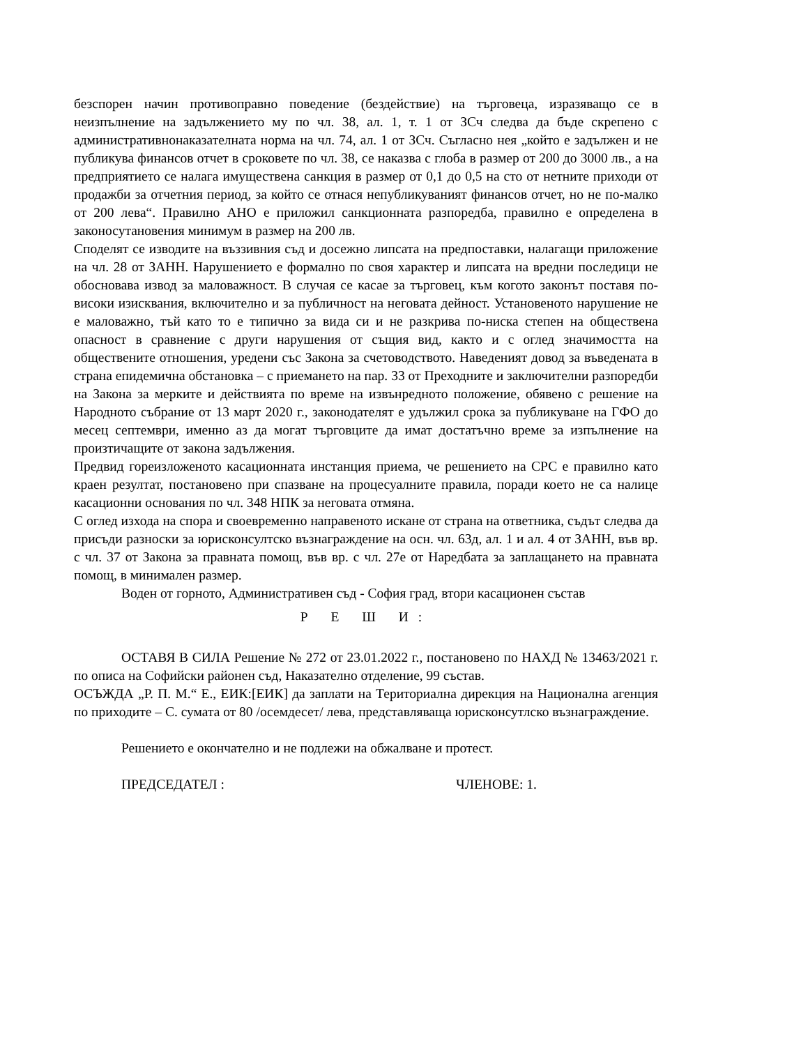безспорен начин противоправно поведение (бездействие) на търговеца, изразяващо се в неизпълнение на задължението му по чл. 38, ал. 1, т. 1 от ЗСч следва да бъде скрепено с административнонаказателната норма на чл. 74, ал. 1 от ЗСч. Съгласно нея „който е задължен и не публикува финансов отчет в сроковете по чл. 38, се наказва с глоба в размер от 200 до 3000 лв., а на предприятието се налага имуществена санкция в размер от 0,1 до 0,5 на сто от нетните приходи от продажби за отчетния период, за който се отнася непубликуваният финансов отчет, но не по-малко от 200 лева“. Правилно АНО е приложил санкционната разпоредба, правилно е определена в законосутановения минимум в размер на 200 лв.
Споделят се изводите на въззивния съд и досежно липсата на предпоставки, налагащи приложение на чл. 28 от ЗАНН. Нарушението е формално по своя характер и липсата на вредни последици не обосновава извод за маловажност. В случая се касае за търговец, към когото законът поставя по-високи изисквания, включително и за публичност на неговата дейност. Установеното нарушение не е маловажно, тъй като то е типично за вида си и не разкрива по-ниска степен на обществена опасност в сравнение с други нарушения от същия вид, както и с оглед значимостта на обществените отношения, уредени със Закона за счетоводството. Наведеният довод за въведената в страна епидемична обстановка – с приемането на пар. 33 от Преходните и заключителни разпоредби на Закона за мерките и действията по време на извънредното положение, обявено с решение на Народното събрание от 13 март 2020 г., законодателят е удължил срока за публикуване на ГФО до месец септември, именно аз да могат търговците да имат достатъчно време за изпълнение на произтичащите от закона задължения.
Предвид гореизложеното касационната инстанция приема, че решението на СРС е правилно като краен резултат, постановено при спазване на процесуалните правила, поради което не са налице касационни основания по чл. 348 НПК за неговата отмяна.
С оглед изхода на спора и своевременно направеното искане от страна на ответника, съдът следва да присъди разноски за юрисконсултско възнаграждение на осн. чл. 63д, ал. 1 и ал. 4 от ЗАНН, във вр. с чл. 37 от Закона за правната помощ, във вр. с чл. 27е от Наредбата за заплащането на правната помощ, в минимален размер.
Воден от горното, Административен съд - София град, втори касационен състав
Р Е Ш И:
ОСТАВЯ В СИЛА Решение № 272 от 23.01.2022 г., постановено по НАХД № 13463/2021 г. по описа на Софийски районен съд, Наказателно отделение, 99 състав.
ОСЪЖДА „Р. П. М.“ Е., ЕИК:[ЕИК] да заплати на Териториална дирекция на Национална агенция по приходите – С. сумата от 80 /осемдесет/ лева, представляваща юрисконсутлско възнаграждение.
Решението е окончателно и не подлежи на обжалване и протест.
ПРЕДСЕДАТЕЛ : ЧЛЕНОВЕ: 1.